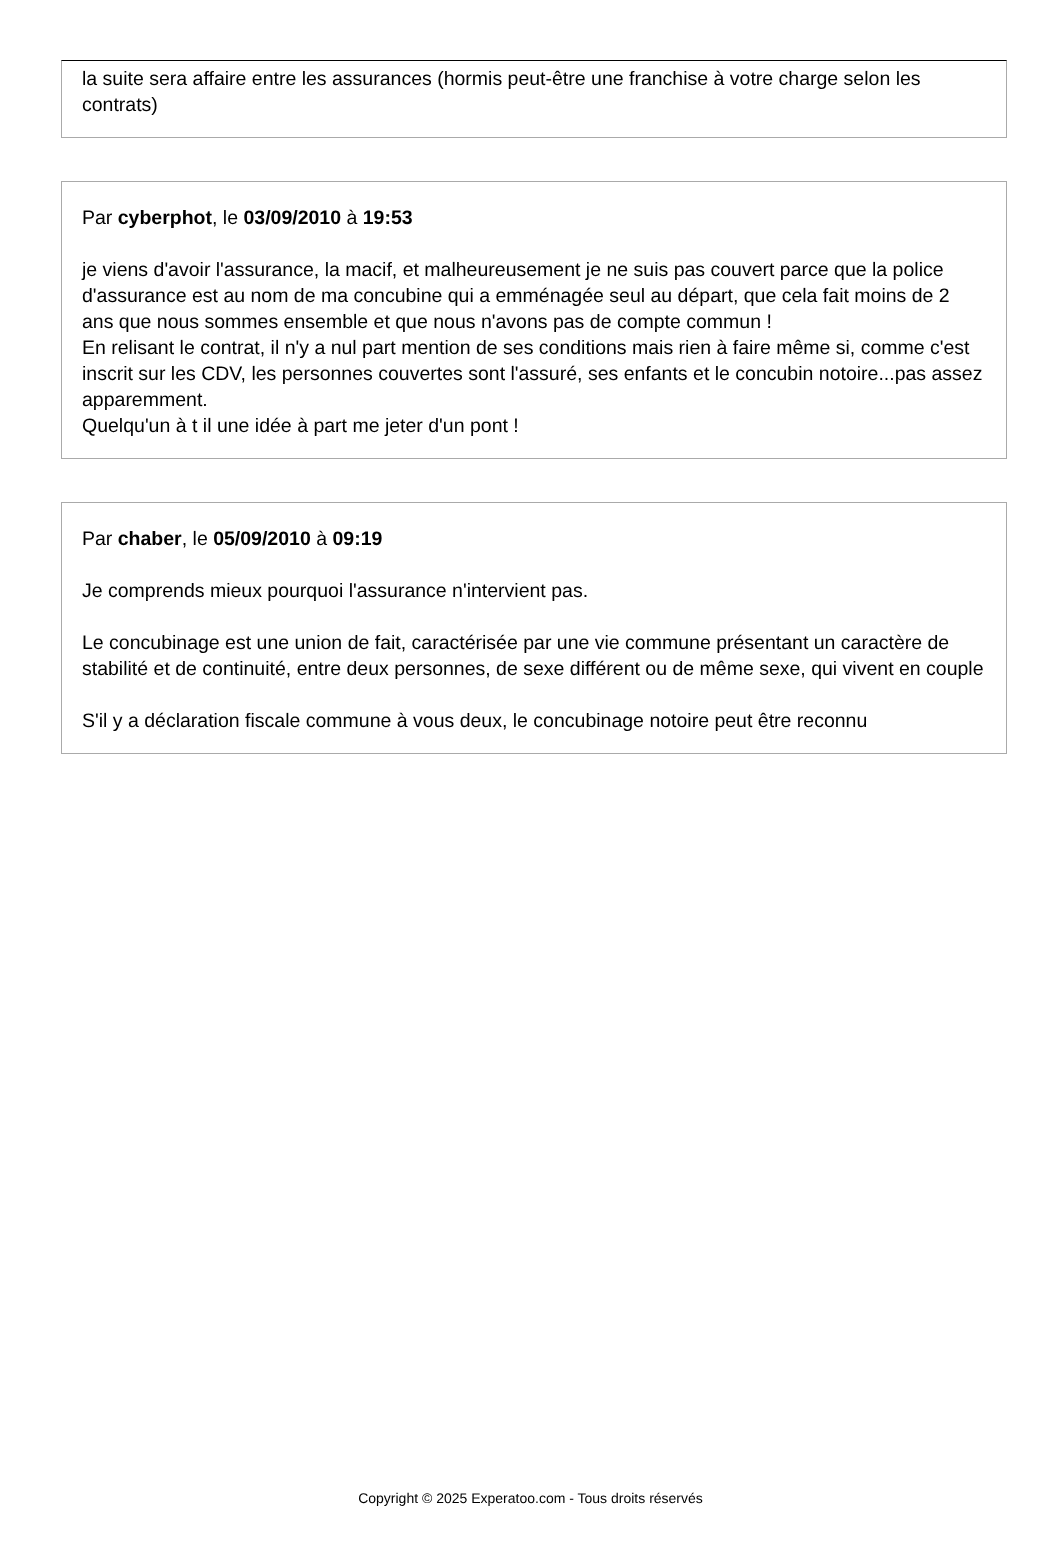la suite sera affaire entre les assurances (hormis peut-être une franchise à votre charge selon les contrats)
Par cyberphot, le 03/09/2010 à 19:53
je viens d'avoir l'assurance, la macif, et malheureusement je ne suis pas couvert parce que la police d'assurance est au nom de ma concubine qui a emménagée seul au départ, que cela fait moins de 2 ans que nous sommes ensemble et que nous n'avons pas de compte commun !
En relisant le contrat, il n'y a nul part mention de ses conditions mais rien à faire même si, comme c'est inscrit sur les CDV, les personnes couvertes sont l'assuré, ses enfants et le concubin notoire...pas assez apparemment.
Quelqu'un à t il une idée à part me jeter d'un pont !
Par chaber, le 05/09/2010 à 09:19
Je comprends mieux pourquoi l'assurance n'intervient pas.
Le concubinage est une union de fait, caractérisée par une vie commune présentant un caractère de stabilité et de continuité, entre deux personnes, de sexe différent ou de même sexe, qui vivent en couple
S'il y a déclaration fiscale commune à vous deux, le concubinage notoire peut être reconnu
Copyright © 2025 Experatoo.com - Tous droits réservés